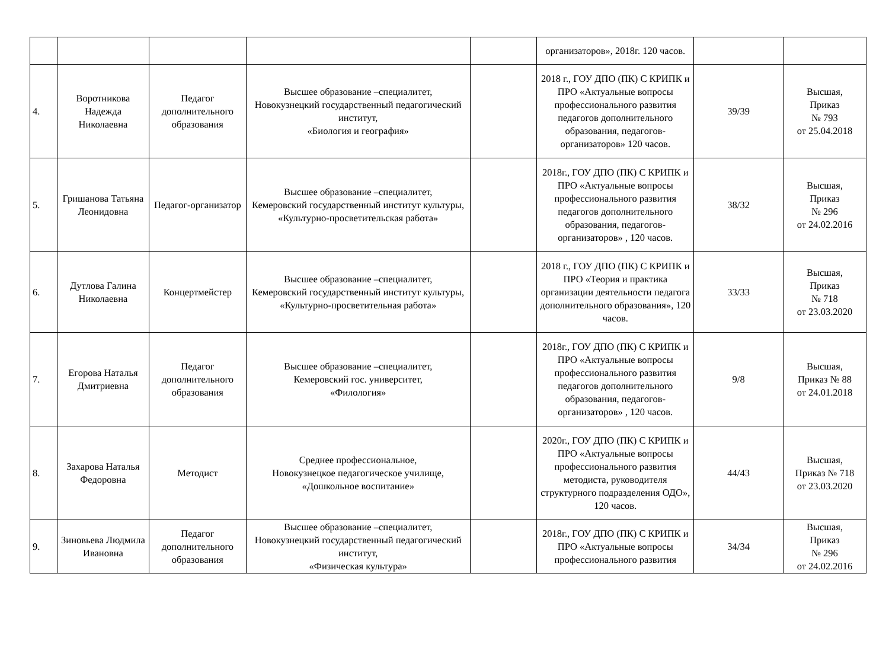| | | | | | организаторов», 2018г. 120 часов. | | |
| 4. | Воротникова Надежда Николаевна | Педагог дополнительного образования | Высшее образование –специалитет, Новокузнецкий государственный педагогический институт, «Биология и география» | | 2018 г., ГОУ ДПО (ПК) С КРИПК и ПРО «Актуальные вопросы профессионального развития педагогов дополнительного образования, педагогов-организаторов» 120 часов. | 39/39 | Высшая, Приказ № 793 от 25.04.2018 |
| 5. | Гришанова Татьяна Леонидовна | Педагог-организатор | Высшее образование –специалитет, Кемеровский государственный институт культуры, «Культурно-просветительская работа» | | 2018г., ГОУ ДПО (ПК) С КРИПК и ПРО «Актуальные вопросы профессионального развития педагогов дополнительного образования, педагогов-организаторов» , 120 часов. | 38/32 | Высшая, Приказ № 296 от 24.02.2016 |
| 6. | Дутлова Галина Николаевна | Концертмейстер | Высшее образование –специалитет, Кемеровский государственный институт культуры, «Культурно-просветительная работа» | | 2018 г., ГОУ ДПО (ПК) С КРИПК и ПРО «Теория и практика организации деятельности педагога дополнительного образования», 120 часов. | 33/33 | Высшая, Приказ № 718 от 23.03.2020 |
| 7. | Егорова Наталья Дмитриевна | Педагог дополнительного образования | Высшее образование –специалитет, Кемеровский гос. университет, «Филология» | | 2018г., ГОУ ДПО (ПК) С КРИПК и ПРО «Актуальные вопросы профессионального развития педагогов дополнительного образования, педагогов-организаторов» , 120 часов. | 9/8 | Высшая, Приказ № 88 от 24.01.2018 |
| 8. | Захарова Наталья Федоровна | Методист | Среднее профессиональное, Новокузнецкое педагогическое училище, «Дошкольное воспитание» | | 2020г., ГОУ ДПО (ПК) С КРИПК и ПРО «Актуальные вопросы профессионального развития методиста, руководителя структурного подразделения ОДО», 120 часов. | 44/43 | Высшая, Приказ № 718 от 23.03.2020 |
| 9. | Зиновьева Людмила Ивановна | Педагог дополнительного образования | Высшее образование –специалитет, Новокузнецкий государственный педагогический институт, «Физическая культура» | | 2018г., ГОУ ДПО (ПК) С КРИПК и ПРО «Актуальные вопросы профессионального развития | 34/34 | Высшая, Приказ № 296 от 24.02.2016 |